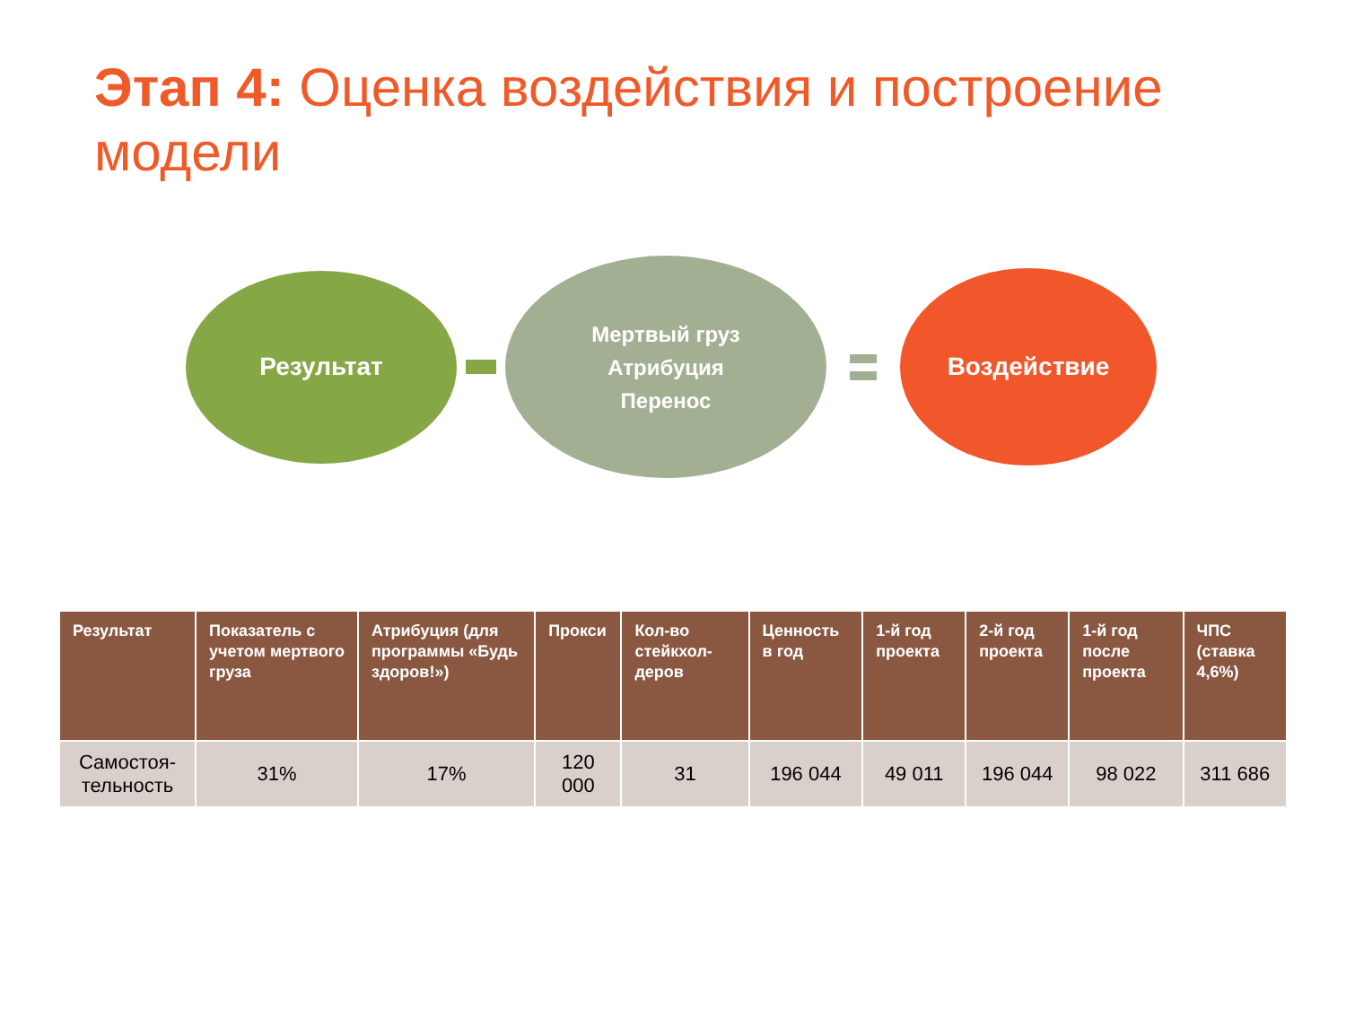Этап 4: Оценка воздействия и построение модели
Результат
Мертвый груз
Атрибуция
Перенос
Воздействие
| Результат | Показатель с учетом мертвого груза | Атрибуция (для программы «Будь здоров!») | Прокси | Кол-во стейкхол-деров | Ценность в год | 1-й год проекта | 2-й год проекта | 1-й год после проекта | ЧПС (ставка 4,6%) |
| --- | --- | --- | --- | --- | --- | --- | --- | --- | --- |
| Самостоя-тельность | 31% | 17% | 120 000 | 31 | 196 044 | 49 011 | 196 044 | 98 022 | 311 686 |